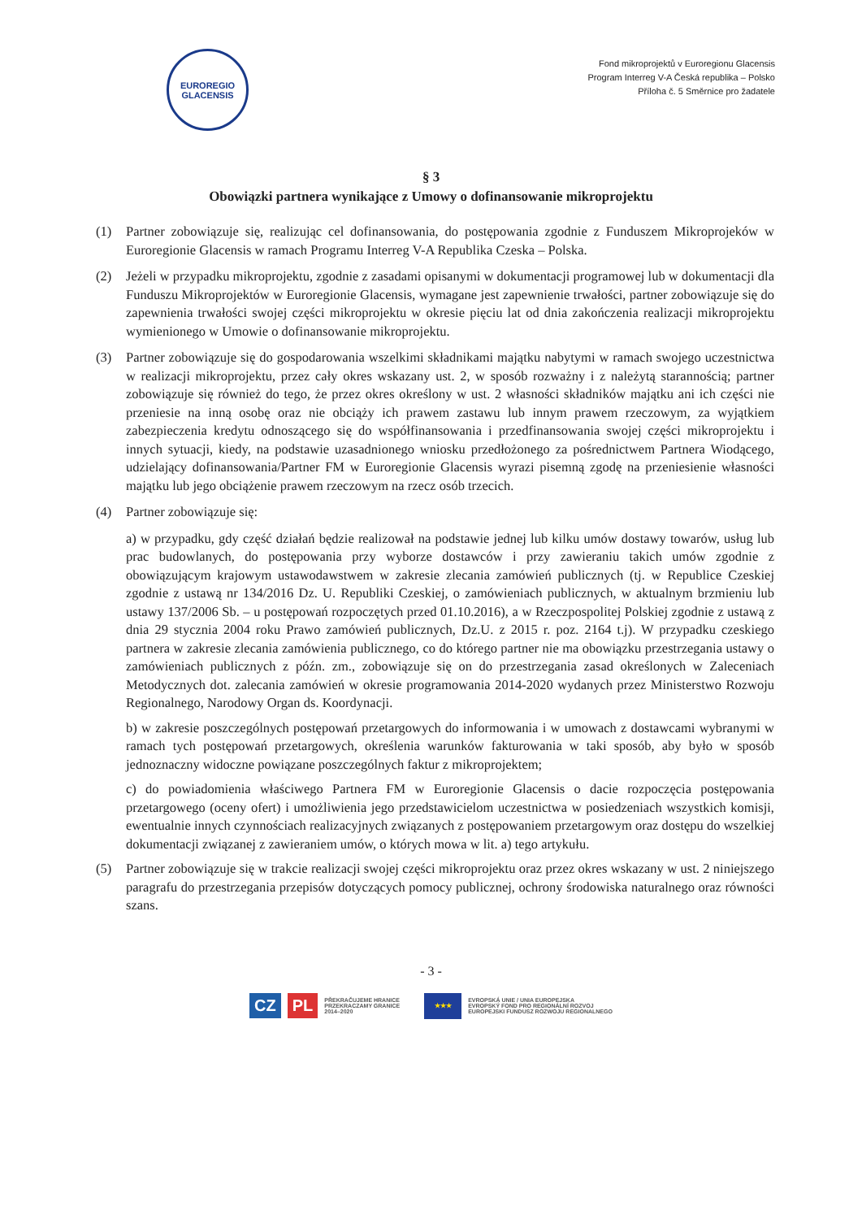EUROREGIO
GLACENSIS
Fond mikroprojektů v Euroregionu Glacensis
Program Interreg V-A Česká republika – Polsko
Příloha č. 5 Směrnice pro žadatele
§ 3
Obowiązki partnera wynikające z Umowy o dofinansowanie mikroprojektu
(1) Partner zobowiązuje się, realizując cel dofinansowania, do postępowania zgodnie z Funduszem Mikroprojeków w Euroregionie Glacensis w ramach Programu Interreg V-A Republika Czeska – Polska.
(2) Jeżeli w przypadku mikroprojektu, zgodnie z zasadami opisanymi w dokumentacji programowej lub w dokumentacji dla Funduszu Mikroprojektów w Euroregionie Glacensis, wymagane jest zapewnienie trwałości, partner zobowiązuje się do zapewnienia trwałości swojej części mikroprojektu w okresie pięciu lat od dnia zakończenia realizacji mikroprojektu wymienionego w Umowie o dofinansowanie mikroprojektu.
(3) Partner zobowiązuje się do gospodarowania wszelkimi składnikami majątku nabytymi w ramach swojego uczestnictwa w realizacji mikroprojektu, przez cały okres wskazany ust. 2, w sposób rozważny i z należytą starannością; partner zobowiązuje się również do tego, że przez okres określony w ust. 2 własności składników majątku ani ich części nie przeniesie na inną osobę oraz nie obciąży ich prawem zastawu lub innym prawem rzeczowym, za wyjątkiem zabezpieczenia kredytu odnoszącego się do współfinansowania i przedfinansowania swojej części mikroprojektu i innych sytuacji, kiedy, na podstawie uzasadnionego wniosku przedłożonego za pośrednictwem Partnera Wiodącego, udzielający dofinansowania/Partner FM w Euroregionie Glacensis wyrazi pisemną zgodę na przeniesienie własności majątku lub jego obciążenie prawem rzeczowym na rzecz osób trzecich.
(4) Partner zobowiązuje się:
a) w przypadku, gdy część działań będzie realizował na podstawie jednej lub kilku umów dostawy towarów, usług lub prac budowlanych, do postępowania przy wyborze dostawców i przy zawieraniu takich umów zgodnie z obowiązującym krajowym ustawodawstwem w zakresie zlecania zamówień publicznych (tj. w Republice Czeskiej zgodnie z ustawą nr 134/2016 Dz. U. Republiki Czeskiej, o zamówieniach publicznych, w aktualnym brzmieniu lub ustawy 137/2006 Sb. – u postępowań rozpoczętych przed 01.10.2016), a w Rzeczpospolitej Polskiej zgodnie z ustawą z dnia 29 stycznia 2004 roku Prawo zamówień publicznych, Dz.U. z 2015 r. poz. 2164 t.j). W przypadku czeskiego partnera w zakresie zlecania zamówienia publicznego, co do którego partner nie ma obowiązku przestrzegania ustawy o zamówieniach publicznych z późn. zm., zobowiązuje się on do przestrzegania zasad określonych w Zaleceniach Metodycznych dot. zalecania zamówień w okresie programowania 2014-2020 wydanych przez Ministerstwo Rozwoju Regionalnego, Narodowy Organ ds. Koordynacji.
b) w zakresie poszczególnych postępowań przetargowych do informowania i w umowach z dostawcami wybranymi w ramach tych postępowań przetargowych, określenia warunków fakturowania w taki sposób, aby było w sposób jednoznaczny widoczne powiązane poszczególnych faktur z mikroprojektem;
c) do powiadomienia właściwego Partnera FM w Euroregionie Glacensis o dacie rozpoczęcia postępowania przetargowego (oceny ofert) i umożliwienia jego przedstawicielom uczestnictwa w posiedzeniach wszystkich komisji, ewentualnie innych czynnościach realizacyjnych związanych z postępowaniem przetargowym oraz dostępu do wszelkiej dokumentacji związanej z zawieraniem umów, o których mowa w lit. a) tego artykułu.
(5) Partner zobowiązuje się w trakcie realizacji swojej części mikroprojektu oraz przez okres wskazany w ust. 2 niniejszego paragrafu do przestrzegania przepisów dotyczących pomocy publicznej, ochrony środowiska naturalnego oraz równości szans.
- 3 -
CZ PL PŘEKRAČUJEME HRANICE
PRZEKRACZAMY GRANICE
2014–2020
★★★
EVROPSKÁ UNIE / UNIA EUROPEJSKA
EVROPSKÝ FOND PRO REGIONÁLNÍ ROZVOJ
EUROPEJSKI FUNDUSZ ROZWOJU REGIONALNEGO